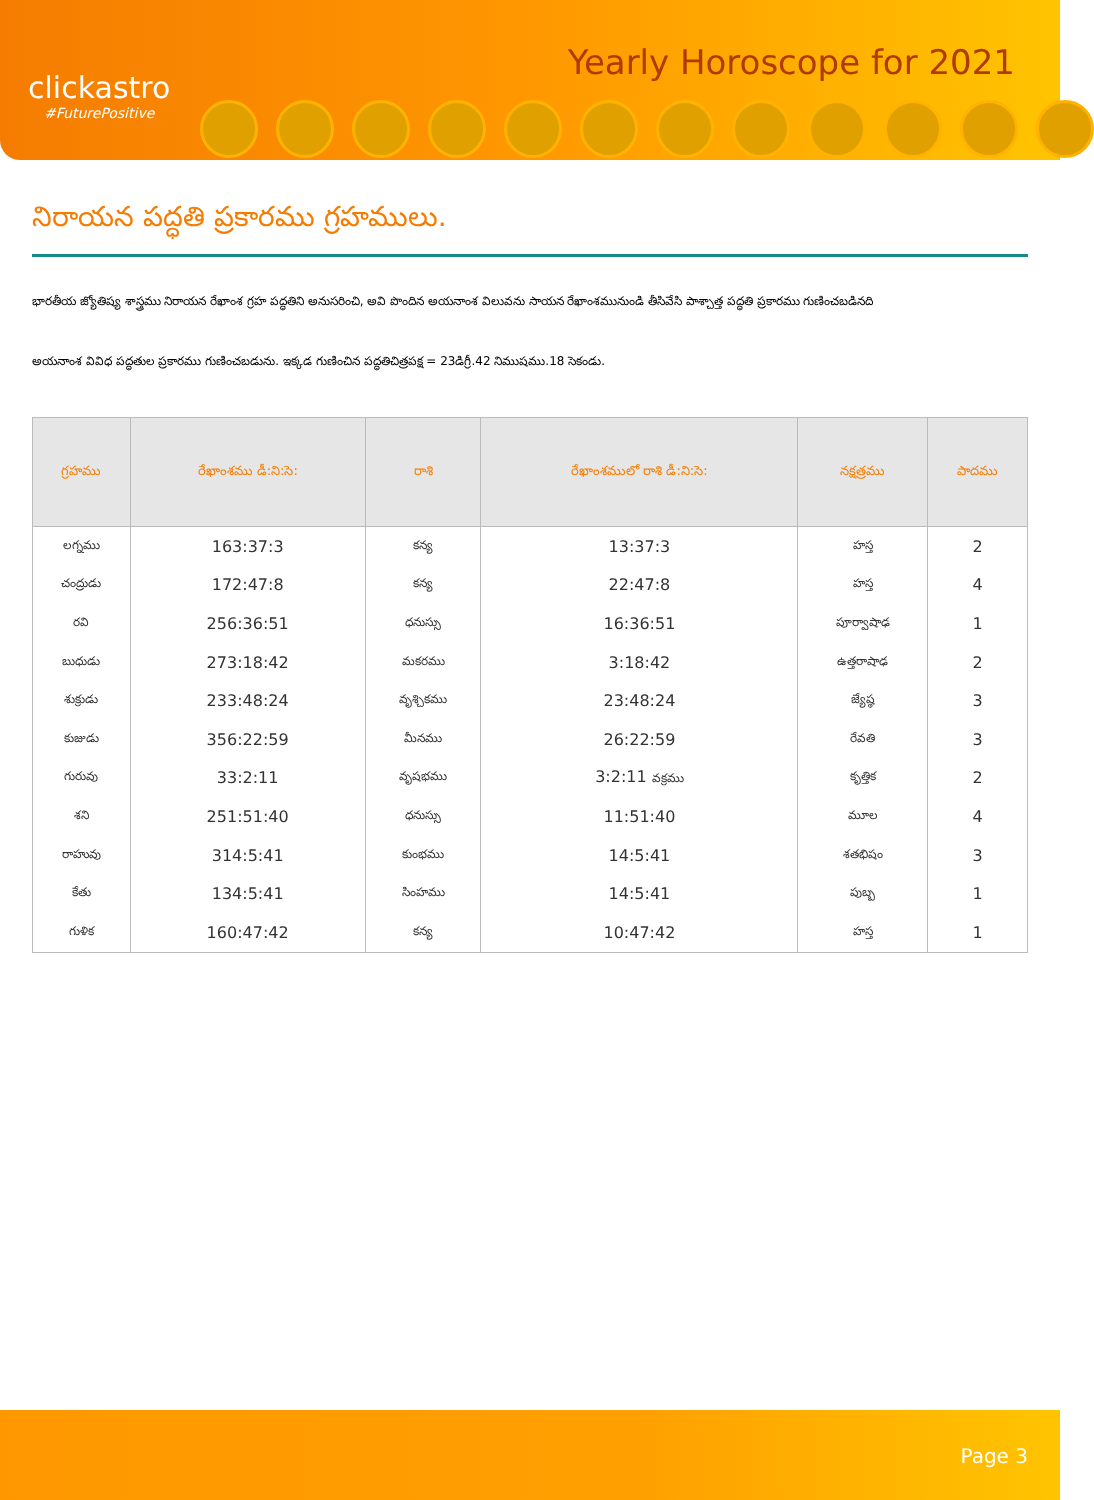clickastro
#FuturePositive
Yearly Horoscope for 2021
నిరాయన పద్ధతి ప్రకారము గ్రహములు.
భారతీయ జ్యోతిష్య శాస్త్రము నిరాయన రేఖాంశ గ్రహ పద్ధతిని అనుసరించి, అవి పొందిన అయనాంశ విలువను సాయన రేఖాంశమునుండి తీసివేసి పాశ్చాత్త పద్ధతి ప్రకారము గుణించబడినది
అయనాంశ వివిధ పద్ధతుల ప్రకారము గుణించబడును. ఇక్కడ గుణించిన పద్ధతిచిత్రపక్ష = 23డిగ్రీ.42 నిముషము.18 సెకండు.
| గ్రహము | రేఖాంశము డీ:ని:సె: | రాశి | రేఖాంశములో రాశి డీ:ని:సె: | నక్షత్రము | పాదము |
| --- | --- | --- | --- | --- | --- |
| లగ్నము | 163:37:3 | కన్య | 13:37:3 | హస్త | 2 |
| చంద్రుడు | 172:47:8 | కన్య | 22:47:8 | హస్త | 4 |
| రవి | 256:36:51 | ధనుస్సు | 16:36:51 | పూర్వాషాఢ | 1 |
| బుధుడు | 273:18:42 | మకరము | 3:18:42 | ఉత్తరాషాఢ | 2 |
| శుక్రుడు | 233:48:24 | వృశ్చికము | 23:48:24 | జ్యేష్ఠ | 3 |
| కుజుడు | 356:22:59 | మీనము | 26:22:59 | రేవతి | 3 |
| గురువు | 33:2:11 | వృషభము | 3:2:11 వక్రము | కృత్తిక | 2 |
| శని | 251:51:40 | ధనుస్సు | 11:51:40 | మూల | 4 |
| రాహువు | 314:5:41 | కుంభము | 14:5:41 | శతభిషం | 3 |
| కేతు | 134:5:41 | సింహము | 14:5:41 | పుబ్బ | 1 |
| గుళిక | 160:47:42 | కన్య | 10:47:42 | హస్త | 1 |
Page 3